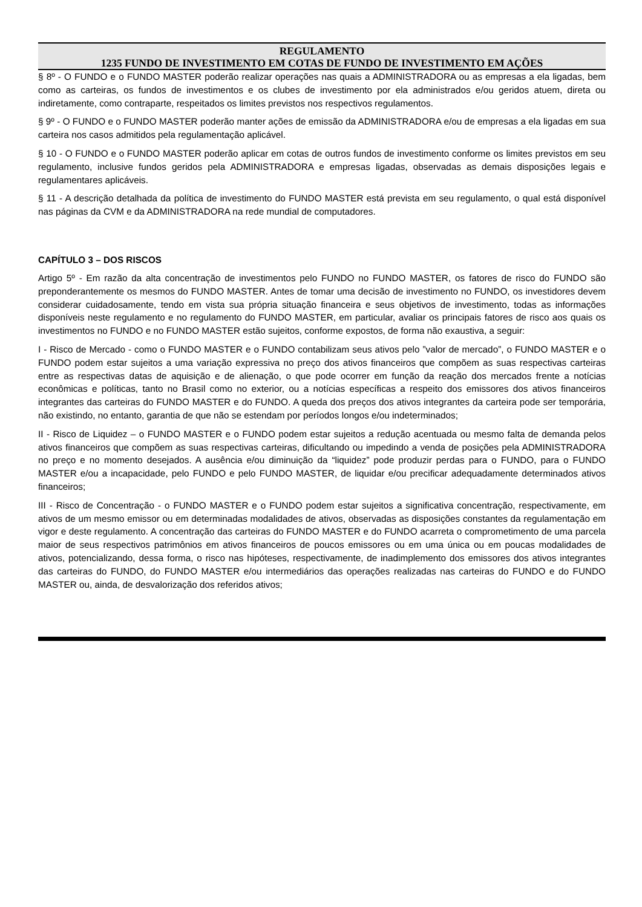REGULAMENTO
1235 FUNDO DE INVESTIMENTO EM COTAS DE FUNDO DE INVESTIMENTO EM AÇÕES
§ 8º - O FUNDO e o FUNDO MASTER poderão realizar operações nas quais a ADMINISTRADORA ou as empresas a ela ligadas, bem como as carteiras, os fundos de investimentos e os clubes de investimento por ela administrados e/ou geridos atuem, direta ou indiretamente, como contraparte, respeitados os limites previstos nos respectivos regulamentos.
§ 9º - O FUNDO e o FUNDO MASTER poderão manter ações de emissão da ADMINISTRADORA e/ou de empresas a ela ligadas em sua carteira nos casos admitidos pela regulamentação aplicável.
§ 10 - O FUNDO e o FUNDO MASTER poderão aplicar em cotas de outros fundos de investimento conforme os limites previstos em seu regulamento, inclusive fundos geridos pela ADMINISTRADORA e empresas ligadas, observadas as demais disposições legais e regulamentares aplicáveis.
§ 11 - A descrição detalhada da política de investimento do FUNDO MASTER está prevista em seu regulamento, o qual está disponível nas páginas da CVM e da ADMINISTRADORA na rede mundial de computadores.
CAPÍTULO 3 – DOS RISCOS
Artigo 5º - Em razão da alta concentração de investimentos pelo FUNDO no FUNDO MASTER, os fatores de risco do FUNDO são preponderantemente os mesmos do FUNDO MASTER. Antes de tomar uma decisão de investimento no FUNDO, os investidores devem considerar cuidadosamente, tendo em vista sua própria situação financeira e seus objetivos de investimento, todas as informações disponíveis neste regulamento e no regulamento do FUNDO MASTER, em particular, avaliar os principais fatores de risco aos quais os investimentos no FUNDO e no FUNDO MASTER estão sujeitos, conforme expostos, de forma não exaustiva, a seguir:
I - Risco de Mercado - como o FUNDO MASTER e o FUNDO contabilizam seus ativos pelo ”valor de mercado”, o FUNDO MASTER e o FUNDO podem estar sujeitos a uma variação expressiva no preço dos ativos financeiros que compõem as suas respectivas carteiras entre as respectivas datas de aquisição e de alienação, o que pode ocorrer em função da reação dos mercados frente a notícias econômicas e políticas, tanto no Brasil como no exterior, ou a notícias específicas a respeito dos emissores dos ativos financeiros integrantes das carteiras do FUNDO MASTER e do FUNDO. A queda dos preços dos ativos integrantes da carteira pode ser temporária, não existindo, no entanto, garantia de que não se estendam por períodos longos e/ou indeterminados;
II - Risco de Liquidez – o FUNDO MASTER e o FUNDO podem estar sujeitos a redução acentuada ou mesmo falta de demanda pelos ativos financeiros que compõem as suas respectivas carteiras, dificultando ou impedindo a venda de posições pela ADMINISTRADORA no preço e no momento desejados. A ausência e/ou diminuição da “liquidez” pode produzir perdas para o FUNDO, para o FUNDO MASTER e/ou a incapacidade, pelo FUNDO e pelo FUNDO MASTER, de liquidar e/ou precificar adequadamente determinados ativos financeiros;
III - Risco de Concentração - o FUNDO MASTER e o FUNDO podem estar sujeitos a significativa concentração, respectivamente, em ativos de um mesmo emissor ou em determinadas modalidades de ativos, observadas as disposições constantes da regulamentação em vigor e deste regulamento. A concentração das carteiras do FUNDO MASTER e do FUNDO acarreta o comprometimento de uma parcela maior de seus respectivos patrimônios em ativos financeiros de poucos emissores ou em uma única ou em poucas modalidades de ativos, potencializando, dessa forma, o risco nas hipóteses, respectivamente, de inadimplemento dos emissores dos ativos integrantes das carteiras do FUNDO, do FUNDO MASTER e/ou intermediários das operações realizadas nas carteiras do FUNDO e do FUNDO MASTER ou, ainda, de desvalorização dos referidos ativos;